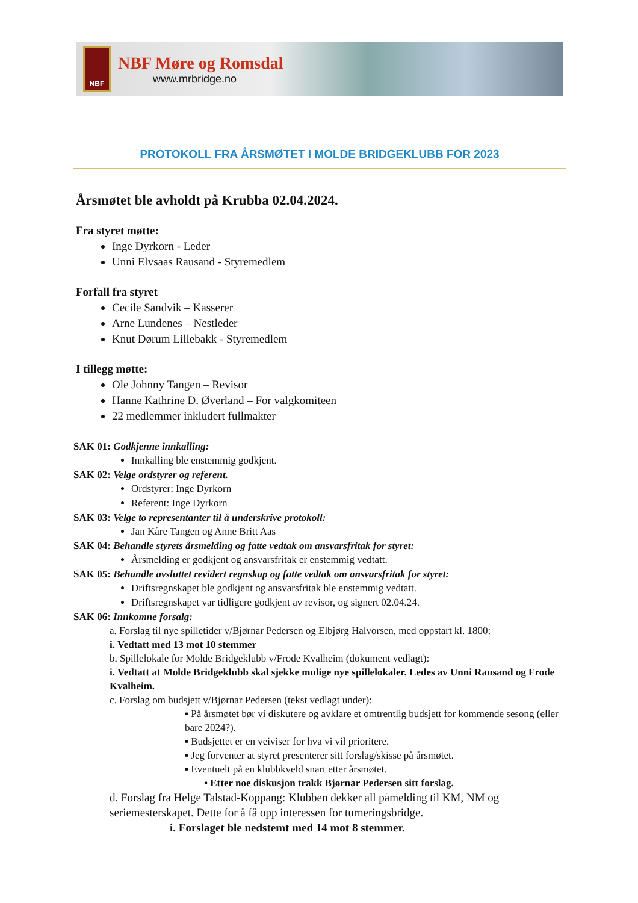NBF
NBF Møre og Romsdal
www.mrbridge.no
PROTOKOLL FRA ÅRSMØTET I MOLDE BRIDGEKLUBB FOR 2023
Årsmøtet ble avholdt på Krubba 02.04.2024.
Fra styret møtte:
Inge Dyrkorn - Leder
Unni Elvsaas Rausand - Styremedlem
Forfall fra styret
Cecile Sandvik – Kasserer
Arne Lundenes – Nestleder
Knut Dørum Lillebakk - Styremedlem
I tillegg møtte:
Ole Johnny Tangen – Revisor
Hanne Kathrine D. Øverland – For valgkomiteen
22 medlemmer inkludert fullmakter
SAK 01: Godkjenne innkalling:
Innkalling ble enstemmig godkjent.
SAK 02: Velge ordstyrer og referent.
Ordstyrer: Inge Dyrkorn
Referent: Inge Dyrkorn
SAK 03: Velge to representanter til å underskrive protokoll:
Jan Kåre Tangen og Anne Britt Aas
SAK 04: Behandle styrets årsmelding og fatte vedtak om ansvarsfritak for styret:
Årsmelding er godkjent og ansvarsfritak er enstemmig vedtatt.
SAK 05: Behandle avsluttet revidert regnskap og fatte vedtak om ansvarsfritak for styret:
Driftsregnskapet ble godkjent og ansvarsfritak ble enstemmig vedtatt.
Driftsregnskapet var tidligere godkjent av revisor, og signert 02.04.24.
SAK 06: Innkomne forsalg:
a. Forslag til nye spilletider v/Bjørnar Pedersen og Elbjørg Halvorsen, med oppstart kl. 1800:
i. Vedtatt med 13 mot 10 stemmer
b. Spillelokale for Molde Bridgeklubb v/Frode Kvalheim (dokument vedlagt):
i. Vedtatt at Molde Bridgeklubb skal sjekke mulige nye spillelokaler. Ledes av Unni Rausand og Frode Kvalheim.
c. Forslag om budsjett v/Bjørnar Pedersen (tekst vedlagt under):
▪ På årsmøtet bør vi diskutere og avklare et omtrentlig budsjett for kommende sesong (eller bare 2024?).
▪ Budsjettet er en veiviser for hva vi vil prioritere.
▪ Jeg forventer at styret presenterer sitt forslag/skisse på årsmøtet.
▪ Eventuelt på en klubbkveld snart etter årsmøtet.
▪ Etter noe diskusjon trakk Bjørnar Pedersen sitt forslag.
d. Forslag fra Helge Talstad-Koppang: Klubben dekker all påmelding til KM, NM og seriemesterskapet. Dette for å få opp interessen for turneringsbridge.
i. Forslaget ble nedstemt med 14 mot 8 stemmer.